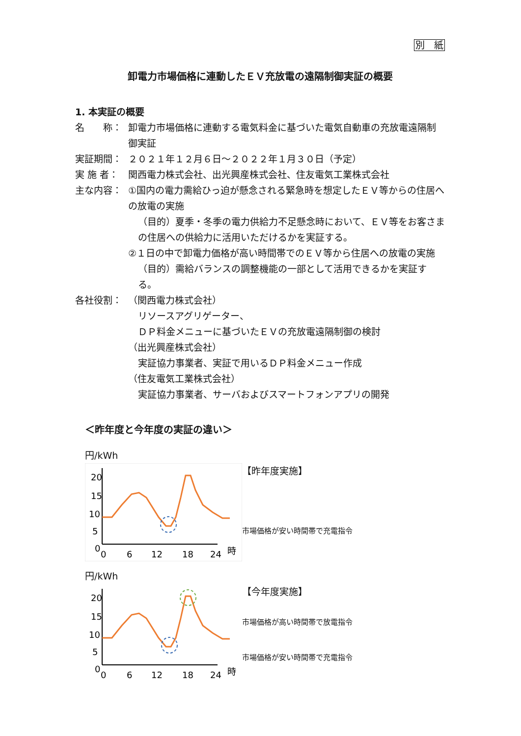別　紙
卸電力市場価格に連動したＥＶ充放電の遠隔制御実証の概要
1. 本実証の概要
名　　称： 卸電力市場価格に連動する電気料金に基づいた電気自動車の充放電遠隔制御実証
実証期間： ２０２１年１２月６日～２０２２年１月３０日（予定）
実 施 者： 関西電力株式会社、出光興産株式会社、住友電気工業株式会社
主な内容： ①国内の電力需給ひっ迫が懸念される緊急時を想定したＥＶ等からの住居への放電の実施
（目的）夏季・冬季の電力供給力不足懸念時において、ＥＶ等をお客さまの住居への供給力に活用いただけるかを実証する。
②１日の中で卸電力価格が高い時間帯でのＥＶ等から住居への放電の実施
（目的）需給バランスの調整機能の一部として活用できるかを実証する。
各社役割： （関西電力株式会社）
リソースアグリゲーター、
ＤＰ料金メニューに基づいたＥＶの充放電遠隔制御の検討
（出光興産株式会社）
実証協力事業者、実証で用いるＤＰ料金メニュー作成
（住友電気工業株式会社）
実証協力事業者、サーバおよびスマートフォンアプリの開発
＜昨年度と今年度の実証の違い＞
円/kWh
20
15
10
5
0
0
6
12
18
24
時
【昨年度実施】
市場価格が安い時間帯で充電指令
円/kWh
20
15
10
5
0
0
6
12
18
24
時
【今年度実施】
市場価格が高い時間帯で放電指令
市場価格が安い時間帯で充電指令